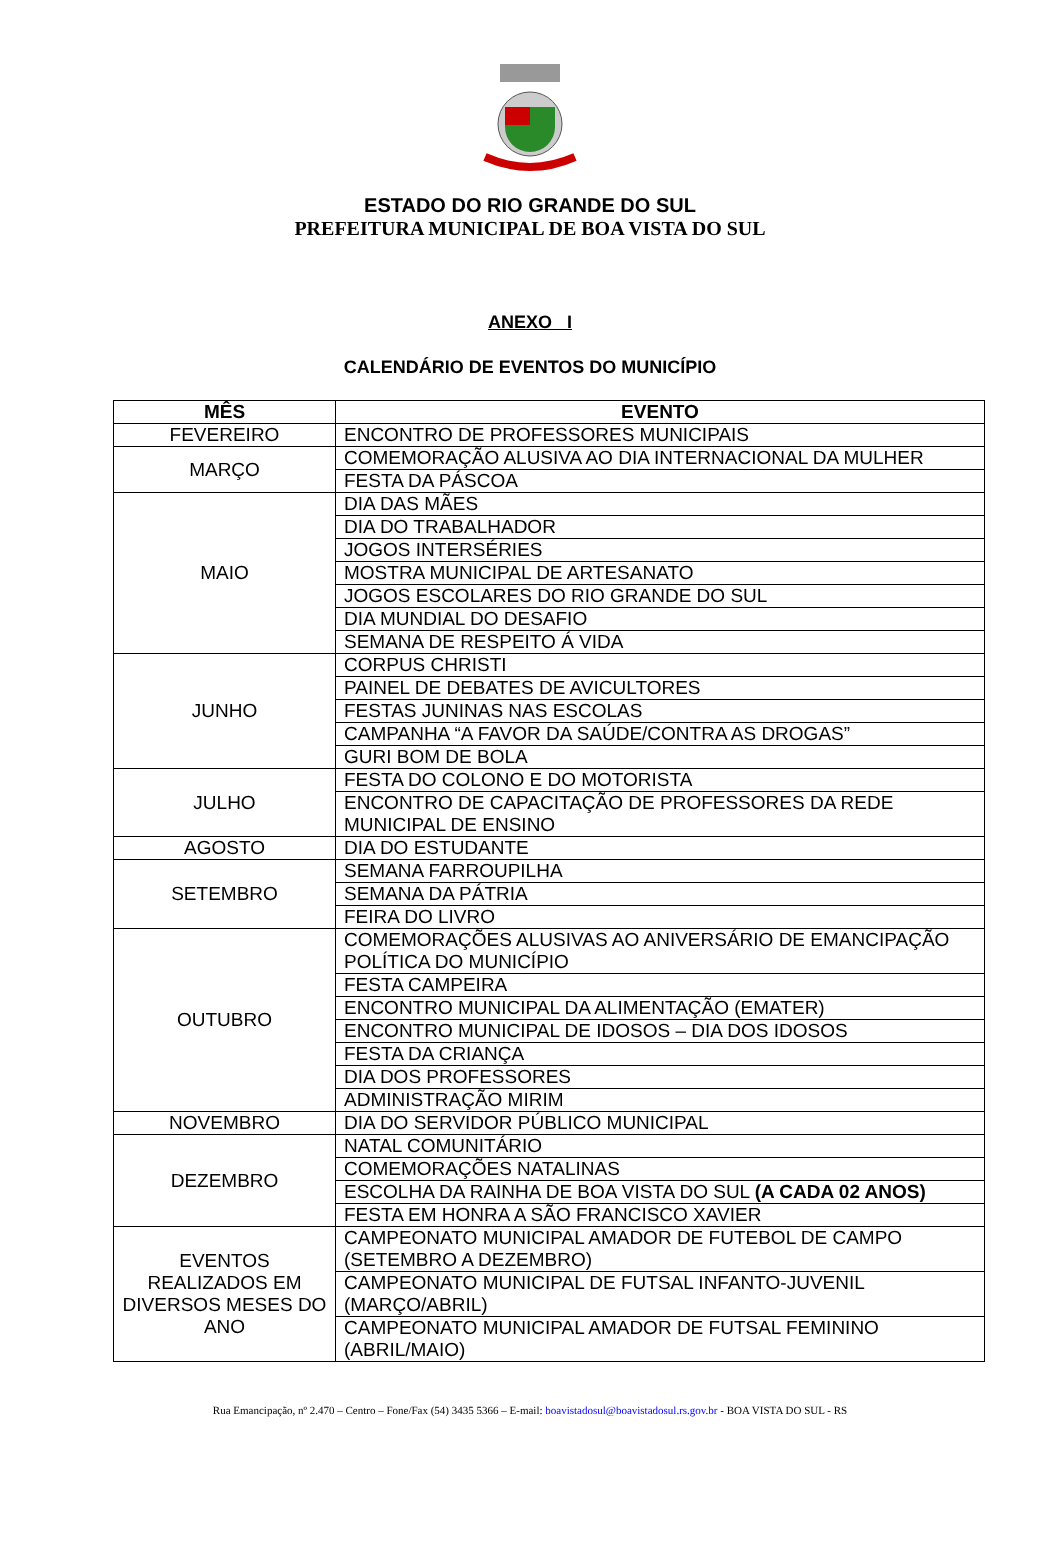ESTADO DO RIO GRANDE DO SUL
PREFEITURA MUNICIPAL DE BOA VISTA DO SUL
ANEXO I
CALENDÁRIO DE EVENTOS DO MUNICÍPIO
| MÊS | EVENTO |
| --- | --- |
| FEVEREIRO | ENCONTRO DE PROFESSORES MUNICIPAIS |
| MARÇO | COMEMORAÇÃO ALUSIVA AO DIA INTERNACIONAL DA MULHER |
| | FESTA DA PÁSCOA |
| MAIO | DIA DAS MÃES |
| | DIA DO TRABALHADOR |
| | JOGOS INTERSÉRIES |
| | MOSTRA MUNICIPAL DE ARTESANATO |
| | JOGOS ESCOLARES DO RIO GRANDE DO SUL |
| | DIA MUNDIAL DO DESAFIO |
| | SEMANA DE RESPEITO Á VIDA |
| JUNHO | CORPUS CHRISTI |
| | PAINEL DE DEBATES DE AVICULTORES |
| | FESTAS JUNINAS NAS ESCOLAS |
| | CAMPANHA “A FAVOR DA SAÚDE/CONTRA AS DROGAS” |
| | GURI BOM DE BOLA |
| JULHO | FESTA DO COLONO E DO MOTORISTA |
| | ENCONTRO DE CAPACITAÇÃO DE PROFESSORES DA REDE MUNICIPAL DE ENSINO |
| AGOSTO | DIA DO ESTUDANTE |
| SETEMBRO | SEMANA FARROUPILHA |
| | SEMANA DA PÁTRIA |
| | FEIRA DO LIVRO |
| OUTUBRO | COMEMORAÇÕES ALUSIVAS AO ANIVERSÁRIO DE EMANCIPAÇÃO POLÍTICA DO MUNICÍPIO |
| | FESTA CAMPEIRA |
| | ENCONTRO MUNICIPAL DA ALIMENTAÇÃO (EMATER) |
| | ENCONTRO MUNICIPAL DE IDOSOS – DIA DOS IDOSOS |
| | FESTA DA CRIANÇA |
| | DIA DOS PROFESSORES |
| | ADMINISTRAÇÃO MIRIM |
| NOVEMBRO | DIA DO SERVIDOR PÚBLICO MUNICIPAL |
| DEZEMBRO | NATAL COMUNITÁRIO |
| | COMEMORAÇÕES NATALINAS |
| | ESCOLHA DA RAINHA DE BOA VISTA DO SUL (A CADA 02 ANOS) |
| | FESTA EM HONRA A SÃO FRANCISCO XAVIER |
| EVENTOS REALIZADOS EM DIVERSOS MESES DO ANO | CAMPEONATO MUNICIPAL AMADOR DE FUTEBOL DE CAMPO (SETEMBRO A DEZEMBRO) |
| | CAMPEONATO MUNICIPAL DE FUTSAL INFANTO-JUVENIL (MARÇO/ABRIL) |
| | CAMPEONATO MUNICIPAL AMADOR DE FUTSAL FEMININO (ABRIL/MAIO) |
Rua Emancipação, nº 2.470 – Centro – Fone/Fax (54) 3435 5366 – E-mail: boavistadosul@boavistadosul.rs.gov.br - BOA VISTA DO SUL - RS